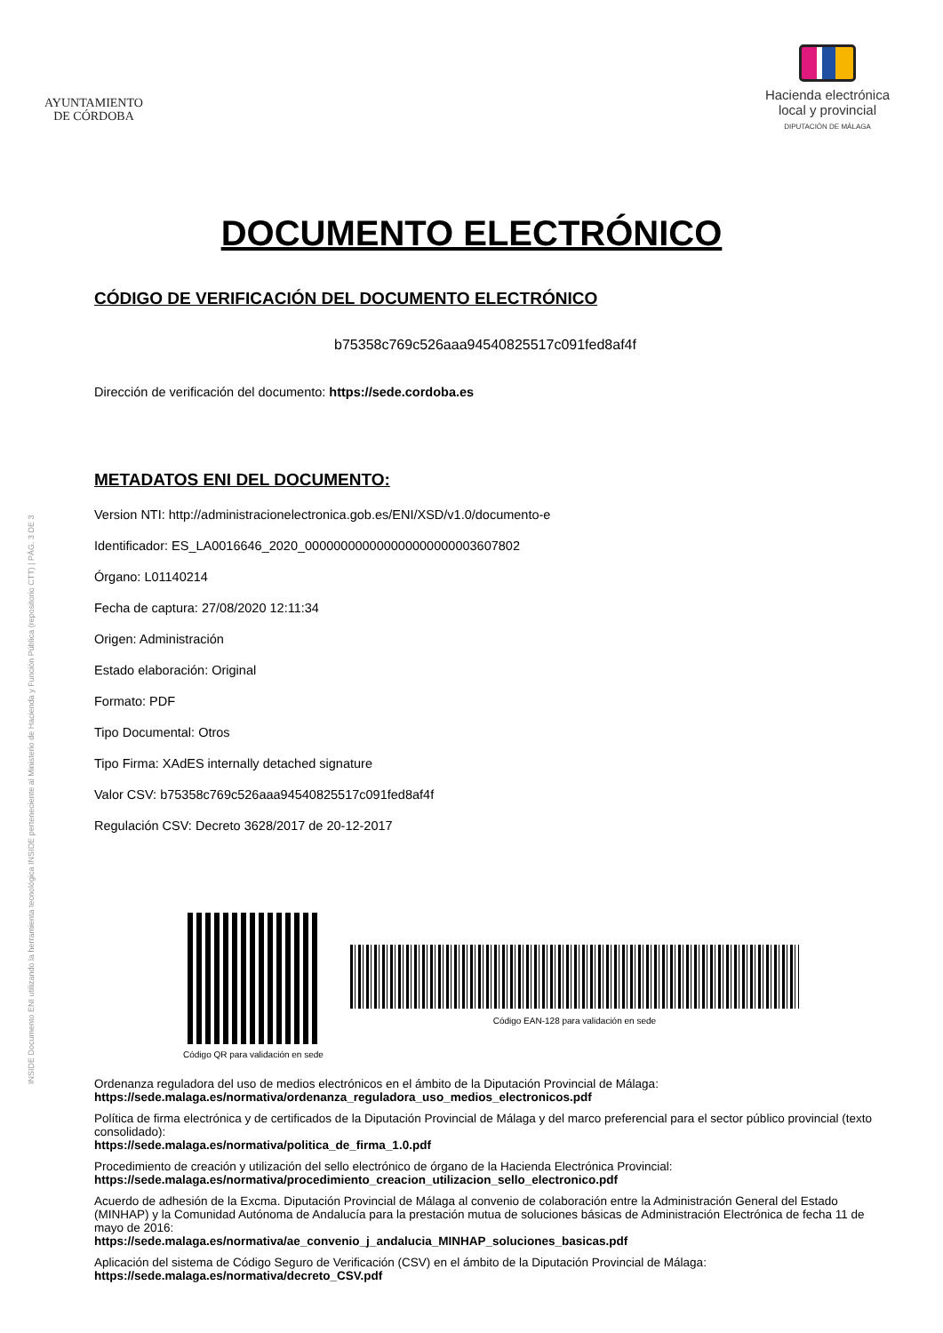AYUNTAMIENTO
DE CÓRDOBA
Hacienda electrónica
local y provincial
DIPUTACIÓN DE MÁLAGA
INSIDE Documento ENI utilizando la herramienta tecnológica INSIDE perteneciente al Ministerio de Hacienda y Función Pública (repositorio CTT) | PÁG. 3 DE 3
DOCUMENTO ELECTRÓNICO
CÓDIGO DE VERIFICACIÓN DEL DOCUMENTO ELECTRÓNICO
b75358c769c526aaa94540825517c091fed8af4f
Dirección de verificación del documento: https://sede.cordoba.es
METADATOS ENI DEL DOCUMENTO:
Version NTI: http://administracionelectronica.gob.es/ENI/XSD/v1.0/documento-e
Identificador: ES_LA0016646_2020_000000000000000000000003607802
Órgano: L01140214
Fecha de captura: 27/08/2020 12:11:34
Origen: Administración
Estado elaboración: Original
Formato: PDF
Tipo Documental: Otros
Tipo Firma: XAdES internally detached signature
Valor CSV: b75358c769c526aaa94540825517c091fed8af4f
Regulación CSV: Decreto 3628/2017 de 20-12-2017
Código QR para validación en sede
Código EAN-128 para validación en sede
Ordenanza reguladora del uso de medios electrónicos en el ámbito de la Diputación Provincial de Málaga:
https://sede.malaga.es/normativa/ordenanza_reguladora_uso_medios_electronicos.pdf
Política de firma electrónica y de certificados de la Diputación Provincial de Málaga y del marco preferencial para el sector público provincial (texto consolidado):
https://sede.malaga.es/normativa/politica_de_firma_1.0.pdf
Procedimiento de creación y utilización del sello electrónico de órgano de la Hacienda Electrónica Provincial:
https://sede.malaga.es/normativa/procedimiento_creacion_utilizacion_sello_electronico.pdf
Acuerdo de adhesión de la Excma. Diputación Provincial de Málaga al convenio de colaboración entre la Administración General del Estado (MINHAP) y la Comunidad Autónoma de Andalucía para la prestación mutua de soluciones básicas de Administración Electrónica de fecha 11 de mayo de 2016:
https://sede.malaga.es/normativa/ae_convenio_j_andalucia_MINHAP_soluciones_basicas.pdf
Aplicación del sistema de Código Seguro de Verificación (CSV) en el ámbito de la Diputación Provincial de Málaga:
https://sede.malaga.es/normativa/decreto_CSV.pdf